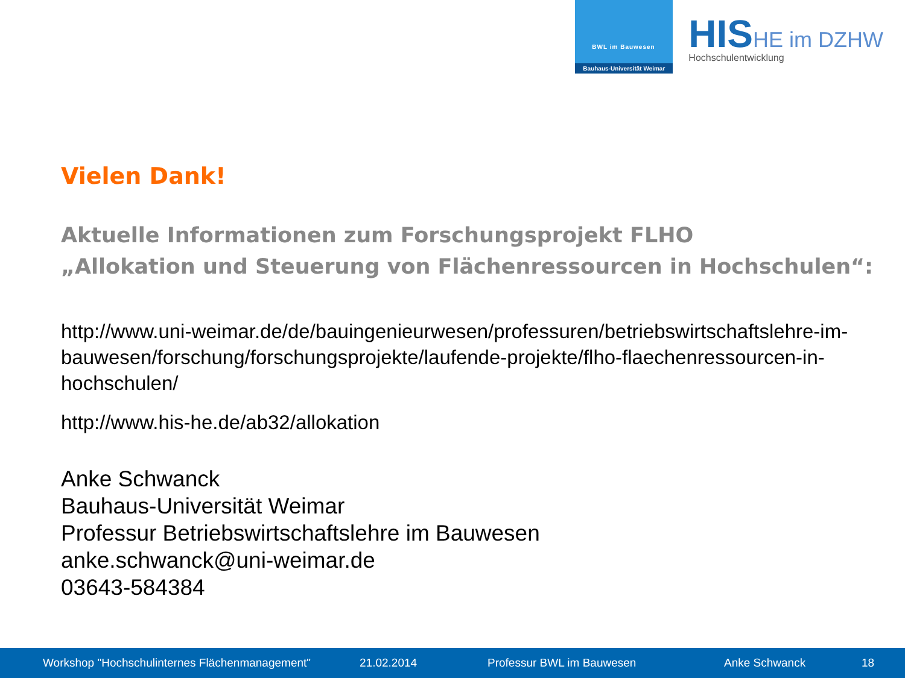BWL im Bauwesen
Bauhaus-Universität Weimar
HISHE im DZHW
Hochschulentwicklung
Vielen Dank!
Aktuelle Informationen zum Forschungsprojekt FLHO
„Allokation und Steuerung von Flächenressourcen in Hochschulen“:
http://www.uni-weimar.de/de/bauingenieurwesen/professuren/betriebswirtschaftslehre-im-bauwesen/forschung/forschungsprojekte/laufende-projekte/flho-flaechenressourcen-in-hochschulen/
http://www.his-he.de/ab32/allokation
Anke Schwanck
Bauhaus-Universität Weimar
Professur Betriebswirtschaftslehre im Bauwesen
anke.schwanck@uni-weimar.de
03643-584384
Workshop "Hochschulinternes Flächenmanagement" 21.02.2014 Professur BWL im Bauwesen Anke Schwanck 18